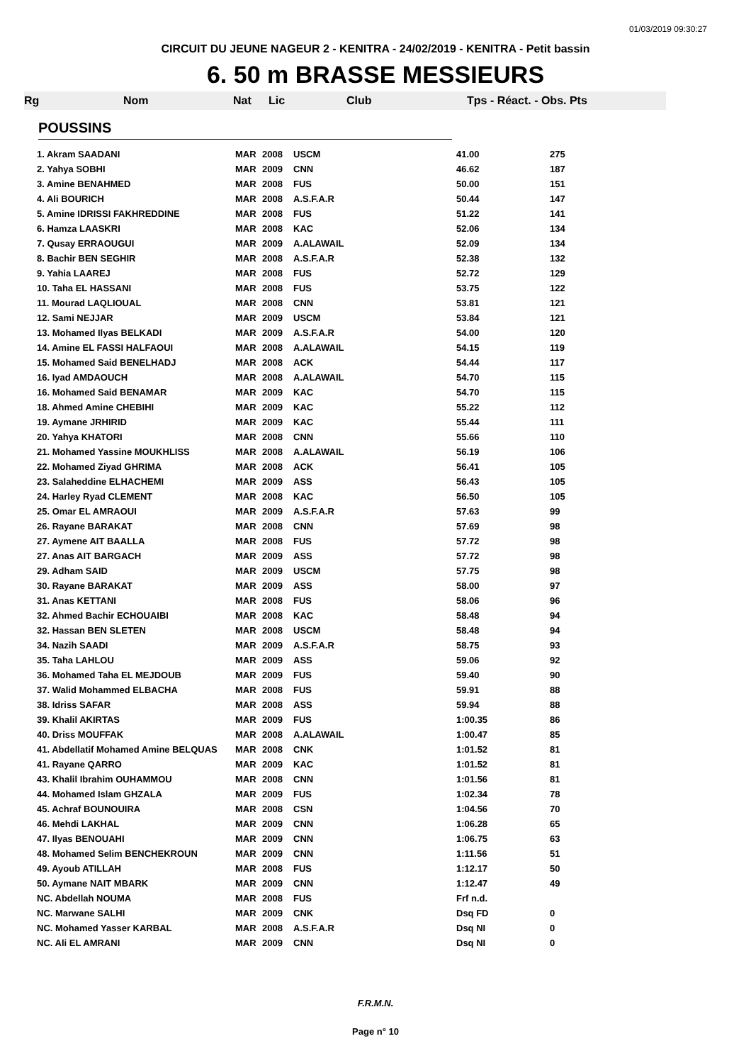01/03/2019 09:30:27
CIRCUIT DU JEUNE NAGEUR 2 - KENITRA - 24/02/2019 - KENITRA - Petit bassin
6. 50 m BRASSE MESSIEURS
Rg Nom Nat Lic Club Tps - Réact. - Obs. Pts
POUSSINS
| 1. Akram SAADANI | MAR | 2008 | USCM | 41.00 | 275 |
| 2. Yahya SOBHI | MAR | 2009 | CNN | 46.62 | 187 |
| 3. Amine BENAHMED | MAR | 2008 | FUS | 50.00 | 151 |
| 4. Ali BOURICH | MAR | 2008 | A.S.F.A.R | 50.44 | 147 |
| 5. Amine IDRISSI FAKHREDDINE | MAR | 2008 | FUS | 51.22 | 141 |
| 6. Hamza LAASKRI | MAR | 2008 | KAC | 52.06 | 134 |
| 7. Qusay ERRAOUGUI | MAR | 2009 | A.ALAWAIL | 52.09 | 134 |
| 8. Bachir BEN SEGHIR | MAR | 2008 | A.S.F.A.R | 52.38 | 132 |
| 9. Yahia LAAREJ | MAR | 2008 | FUS | 52.72 | 129 |
| 10. Taha EL HASSANI | MAR | 2008 | FUS | 53.75 | 122 |
| 11. Mourad LAQLIOUAL | MAR | 2008 | CNN | 53.81 | 121 |
| 12. Sami NEJJAR | MAR | 2009 | USCM | 53.84 | 121 |
| 13. Mohamed Ilyas BELKADI | MAR | 2009 | A.S.F.A.R | 54.00 | 120 |
| 14. Amine EL FASSI HALFAOUI | MAR | 2008 | A.ALAWAIL | 54.15 | 119 |
| 15. Mohamed Said BENELHADJ | MAR | 2008 | ACK | 54.44 | 117 |
| 16. Iyad AMDAOUCH | MAR | 2008 | A.ALAWAIL | 54.70 | 115 |
| 16. Mohamed Said BENAMAR | MAR | 2009 | KAC | 54.70 | 115 |
| 18. Ahmed Amine CHEBIHI | MAR | 2009 | KAC | 55.22 | 112 |
| 19. Aymane JRHIRID | MAR | 2009 | KAC | 55.44 | 111 |
| 20. Yahya KHATORI | MAR | 2008 | CNN | 55.66 | 110 |
| 21. Mohamed Yassine MOUKHLISS | MAR | 2008 | A.ALAWAIL | 56.19 | 106 |
| 22. Mohamed Ziyad GHRIMA | MAR | 2008 | ACK | 56.41 | 105 |
| 23. Salaheddine ELHACHEMI | MAR | 2009 | ASS | 56.43 | 105 |
| 24. Harley Ryad CLEMENT | MAR | 2008 | KAC | 56.50 | 105 |
| 25. Omar EL AMRAOUI | MAR | 2009 | A.S.F.A.R | 57.63 | 99 |
| 26. Rayane BARAKAT | MAR | 2008 | CNN | 57.69 | 98 |
| 27. Aymene AIT BAALLA | MAR | 2008 | FUS | 57.72 | 98 |
| 27. Anas AIT BARGACH | MAR | 2009 | ASS | 57.72 | 98 |
| 29. Adham SAID | MAR | 2009 | USCM | 57.75 | 98 |
| 30. Rayane BARAKAT | MAR | 2009 | ASS | 58.00 | 97 |
| 31. Anas KETTANI | MAR | 2008 | FUS | 58.06 | 96 |
| 32. Ahmed Bachir ECHOUAIBI | MAR | 2008 | KAC | 58.48 | 94 |
| 32. Hassan BEN SLETEN | MAR | 2008 | USCM | 58.48 | 94 |
| 34. Nazih SAADI | MAR | 2009 | A.S.F.A.R | 58.75 | 93 |
| 35. Taha LAHLOU | MAR | 2009 | ASS | 59.06 | 92 |
| 36. Mohamed Taha EL MEJDOUB | MAR | 2009 | FUS | 59.40 | 90 |
| 37. Walid Mohammed ELBACHA | MAR | 2008 | FUS | 59.91 | 88 |
| 38. Idriss SAFAR | MAR | 2008 | ASS | 59.94 | 88 |
| 39. Khalil AKIRTAS | MAR | 2009 | FUS | 1:00.35 | 86 |
| 40. Driss MOUFFAK | MAR | 2008 | A.ALAWAIL | 1:00.47 | 85 |
| 41. Abdellatif Mohamed Amine BELQUAS | MAR | 2008 | CNK | 1:01.52 | 81 |
| 41. Rayane QARRO | MAR | 2009 | KAC | 1:01.52 | 81 |
| 43. Khalil Ibrahim OUHAMMOU | MAR | 2008 | CNN | 1:01.56 | 81 |
| 44. Mohamed Islam GHZALA | MAR | 2009 | FUS | 1:02.34 | 78 |
| 45. Achraf BOUNOUIRA | MAR | 2008 | CSN | 1:04.56 | 70 |
| 46. Mehdi LAKHAL | MAR | 2009 | CNN | 1:06.28 | 65 |
| 47. Ilyas BENOUAHI | MAR | 2009 | CNN | 1:06.75 | 63 |
| 48. Mohamed Selim BENCHEKROUN | MAR | 2009 | CNN | 1:11.56 | 51 |
| 49. Ayoub ATILLAH | MAR | 2008 | FUS | 1:12.17 | 50 |
| 50. Aymane NAIT MBARK | MAR | 2009 | CNN | 1:12.47 | 49 |
| NC. Abdellah NOUMA | MAR | 2008 | FUS | Frf n.d. | |
| NC. Marwane SALHI | MAR | 2009 | CNK | Dsq FD | 0 |
| NC. Mohamed Yasser KARBAL | MAR | 2008 | A.S.F.A.R | Dsq NI | 0 |
| NC. Ali EL AMRANI | MAR | 2009 | CNN | Dsq NI | 0 |
F.R.M.N.
Page n° 10